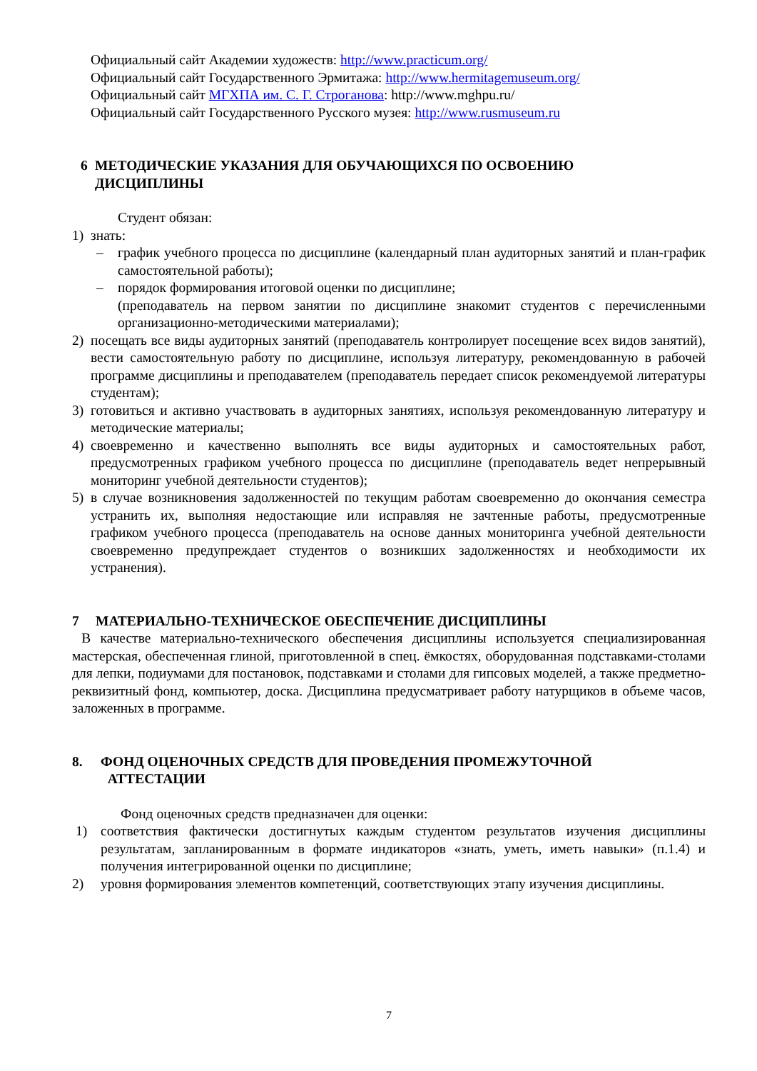Официальный сайт Академии художеств: http://www.practicum.org/
Официальный сайт Государственного Эрмитажа: http://www.hermitagemuseum.org/
Официальный сайт МГХПА им. С. Г. Строганова: http://www.mghpu.ru/
Официальный сайт Государственного Русского музея: http://www.rusmuseum.ru
6 МЕТОДИЧЕСКИЕ УКАЗАНИЯ ДЛЯ ОБУЧАЮЩИХСЯ ПО ОСВОЕНИЮ
ДИСЦИПЛИНЫ
Студент обязан:
1) знать:
– график учебного процесса по дисциплине (календарный план аудиторных занятий и план-график самостоятельной работы);
– порядок формирования итоговой оценки по дисциплине;
(преподаватель на первом занятии по дисциплине знакомит студентов с перечисленными организационно-методическими материалами);
2) посещать все виды аудиторных занятий (преподаватель контролирует посещение всех видов занятий), вести самостоятельную работу по дисциплине, используя литературу, рекомендованную в рабочей программе дисциплины и преподавателем (преподаватель передает список рекомендуемой литературы студентам);
3) готовиться и активно участвовать в аудиторных занятиях, используя рекомендованную литературу и методические материалы;
4) своевременно и качественно выполнять все виды аудиторных и самостоятельных работ, предусмотренных графиком учебного процесса по дисциплине (преподаватель ведет непрерывный мониторинг учебной деятельности студентов);
5) в случае возникновения задолженностей по текущим работам своевременно до окончания семестра устранить их, выполняя недостающие или исправляя не зачтенные работы, предусмотренные графиком учебного процесса (преподаватель на основе данных мониторинга учебной деятельности своевременно предупреждает студентов о возникших задолженностях и необходимости их устранения).
7 МАТЕРИАЛЬНО-ТЕХНИЧЕСКОЕ ОБЕСПЕЧЕНИЕ ДИСЦИПЛИНЫ
В качестве материально-технического обеспечения дисциплины используется специализированная мастерская, обеспеченная глиной, приготовленной в спец. ёмкостях, оборудованная подставками-столами для лепки, подиумами для постановок, подставками и столами для гипсовых моделей, а также предметно-реквизитный фонд, компьютер, доска. Дисциплина предусматривает работу натурщиков в объеме часов, заложенных в программе.
8. ФОНД ОЦЕНОЧНЫХ СРЕДСТВ ДЛЯ ПРОВЕДЕНИЯ ПРОМЕЖУТОЧНОЙ
АТТЕСТАЦИИ
Фонд оценочных средств предназначен для оценки:
1) соответствия фактически достигнутых каждым студентом результатов изучения дисциплины результатам, запланированным в формате индикаторов «знать, уметь, иметь навыки» (п.1.4) и получения интегрированной оценки по дисциплине;
2) уровня формирования элементов компетенций, соответствующих этапу изучения дисциплины.
7